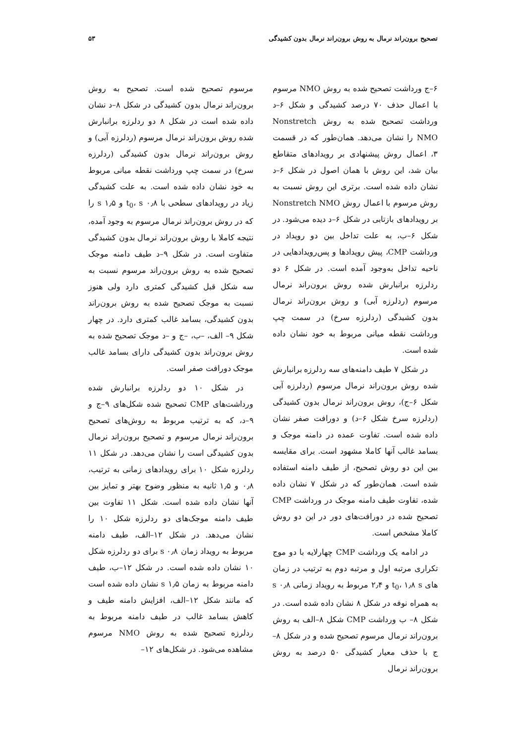تصحیح برون‌راند نرمال به روش برون‌راند نرمال بدون کشیدگی ۵۳
۶–ج ورداشت تصحیح شده به روش NMO مرسوم با اعمال حذف ۷۰ درصد کشیدگی و شکل ۶–د ورداشت تصحیح شده به روش Nonstretch NMO را نشان می‌دهد. همان‌طور که در قسمت ۳، اعمال روش پیشنهادی بر رویدادهای متقاطع بیان شد، این روش با همان اصول در شکل ۶–د نشان داده شده است. برتری این روش نسبت به روش مرسوم با اعمال روش Nonstretch NMO بر رویدادهای بازتابی در شکل ۶–د دیده می‌شود. در شکل ۶–ب، به علت تداخل بین دو رویداد در ورداشت CMP، پیش رویدادها و پس‌رویدادهایی در ناحیه تداخل به‌وجود آمده است. در شکل ۶ دو ردلرزه برانبارش شده روش برون‌راند نرمال مرسوم (ردلرزه آبی) و روش برون‌راند نرمال بدون کشیدگی (ردلرزه سرخ) در سمت چپ ورداشت نقطه میانی مربوط به خود نشان داده شده است.
در شکل ۷ طیف دامنه‌های سه ردلرزه برانبارش شده روش برون‌راند نرمال مرسوم (ردلرزه آبی شکل ۶–ج)، روش برون‌راند نرمال بدون کشیدگی (ردلرزه سرخ شکل ۶–د) و دورافت صفر نشان داده شده است. تفاوت عمده در دامنه موجک و بسامد غالب آنها کاملا مشهود است. برای مقایسه بین این دو روش تصحیح، از طیف دامنه استفاده شده است. همان‌طور که در شکل ۷ نشان داده شده، تفاوت طیف دامنه موجک در ورداشت CMP تصحیح شده در دورافت‌های دور در این دو روش کاملا مشخص است.
در ادامه یک ورداشت CMP چهارلایه با دو موج تکراری مرتبه اول و مرتبه دوم به ترتیب در زمان های t<sub>0</sub>، ۱٫۸ s و ۲٫۴ مربوط به رویداد زمانی ۰٫۸ s به همراه نوفه در شکل ۸ نشان داده شده است. در شکل ۸– ب ورداشت CMP شکل ۸–الف به روش برون‌راند نرمال مرسوم تصحیح شده و در شکل ۸–ج با حذف معیار کشیدگی ۵۰ درصد به روش برون‌راند نرمال
مرسوم تصحیح شده است. تصحیح به روش برون‌راند نرمال بدون کشیدگی در شکل ۸–د نشان داده شده است در شکل ۸ دو ردلرزه برانبارش شده روش برون‌راند نرمال مرسوم (ردلرزه آبی) و روش برون‌راند نرمال بدون کشیدگی (ردلرزه سرخ) در سمت چپ ورداشت نقطه میانی مربوط به خود نشان داده شده است. به علت کشیدگی زیاد در رویدادهای سطحی با t<sub>0</sub>، s ۰٫۸ و s ۱٫۵ را که در روش برون‌راند نرمال مرسوم به وجود آمده، نتیجه کاملا با روش برون‌راند نرمال بدون کشیدگی متفاوت است. در شکل ۹–د طیف دامنه موجک تصحیح شده به روش برون‌راند مرسوم نسبت به سه شکل قبل کشیدگی کمتری دارد ولی هنوز نسبت به موجک تصحیح شده به روش برون‌راند بدون کشیدگی، بسامد غالب کمتری دارد. در چهار شکل ۹– الف، –ب، –ج و –د موجک تصحیح شده به روش برون‌راند بدون کشیدگی دارای بسامد غالب موجک دورافت صفر است.
در شکل ۱۰ دو ردلرزه برانبارش شده ورداشت‌های CMP تصحیح شده شکل‌های ۹–ج و ۹–د، که به ترتیب مربوط به روش‌های تصحیح برون‌راند نرمال مرسوم و تصحیح برون‌راند نرمال بدون کشیدگی است را نشان می‌دهد. در شکل ۱۱ ردلرزه شکل ۱۰ برای رویدادهای زمانی به ترتیب، ۰٫۸ و ۱٫۵ ثانیه به منظور وضوح بهتر و تمایز بین آنها نشان داده شده است. شکل ۱۱ تفاوت بین طیف دامنه موجک‌های دو ردلرزه شکل ۱۰ را نشان می‌دهد. در شکل ۱۲–الف، طیف دامنه مربوط به رویداد زمان ۰٫۸ s برای دو ردلرزه شکل ۱۰ نشان داده شده است. در شکل ۱۲–ب، طیف دامنه مربوط به زمان ۱٫۵ s نشان داده شده است که مانند شکل ۱۲–الف، افزایش دامنه طیف و کاهش بسامد غالب در طیف دامنه مربوط به ردلرزه تصحیح شده به روش NMO مرسوم مشاهده می‌شود. در شکل‌های ۱۲–